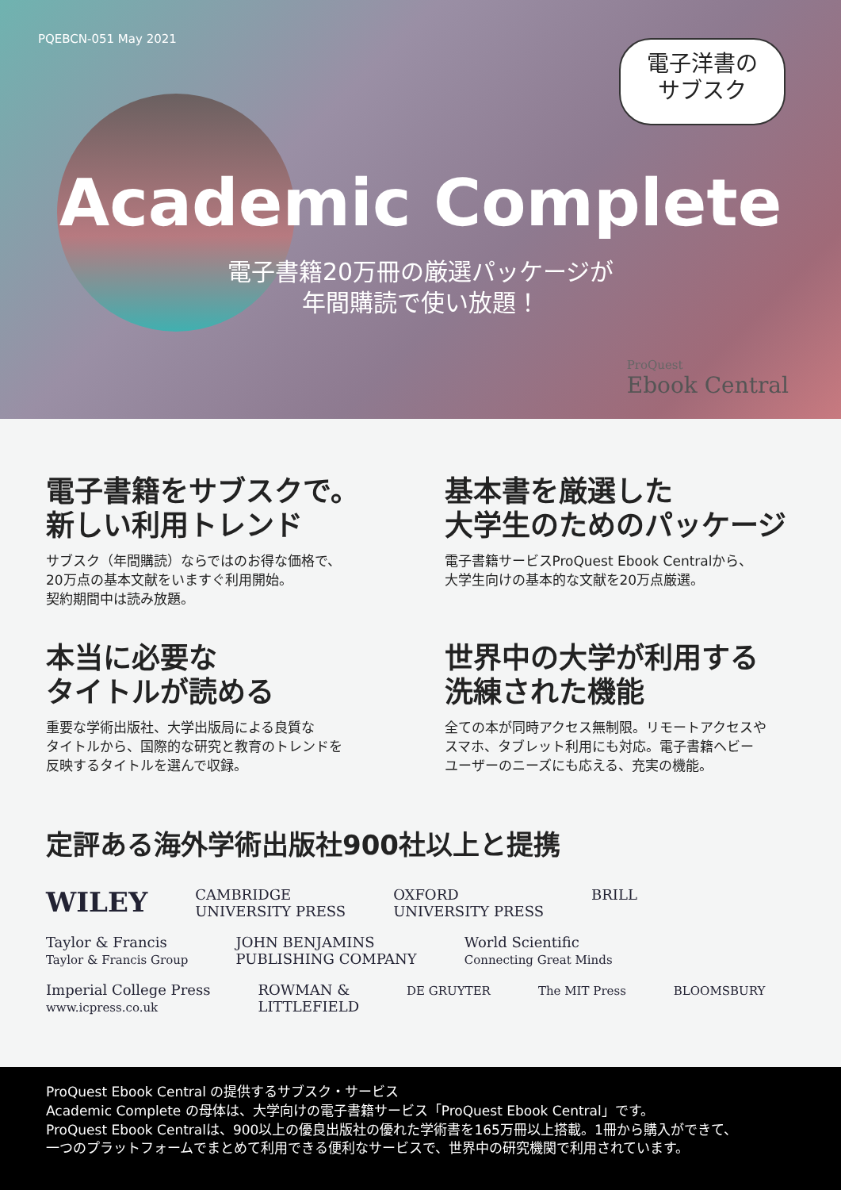PQEBCN-051 May 2021
電子洋書の
サブスク
Academic Complete
電子書籍20万冊の厳選パッケージが
年間購読で使い放題！
ProQuest
Ebook Central
電子書籍をサブスクで。
新しい利用トレンド
サブスク（年間購読）ならではのお得な価格で、
20万点の基本文献をいますぐ利用開始。
契約期間中は読み放題。
基本書を厳選した
大学生のためのパッケージ
電子書籍サービスProQuest Ebook Centralから、
大学生向けの基本的な文献を20万点厳選。
本当に必要な
タイトルが読める
重要な学術出版社、大学出版局による良質な
タイトルから、国際的な研究と教育のトレンドを
反映するタイトルを選んで収録。
世界中の大学が利用する
洗練された機能
全ての本が同時アクセス無制限。リモートアクセスや
スマホ、タブレット利用にも対応。電子書籍ヘビー
ユーザーのニーズにも応える、充実の機能。
定評ある海外学術出版社900社以上と提携
WILEY CAMBRIDGE
UNIVERSITY PRESS OXFORD
UNIVERSITY PRESS BRILL Taylor & Francis
Taylor & Francis Group JOHN BENJAMINS
PUBLISHING COMPANY World Scientific
Connecting Great Minds Imperial College Press
www.icpress.co.uk ROWMAN &
LITTLEFIELD DE GRUYTER The MIT Press BLOOMSBURY
ProQuest Ebook Central の提供するサブスク・サービス
Academic Complete の母体は、大学向けの電子書籍サービス「ProQuest Ebook Central」です。
ProQuest Ebook Centralは、900以上の優良出版社の優れた学術書を165万冊以上搭載。1冊から購入ができて、
一つのプラットフォームでまとめて利用できる便利なサービスで、世界中の研究機関で利用されています。